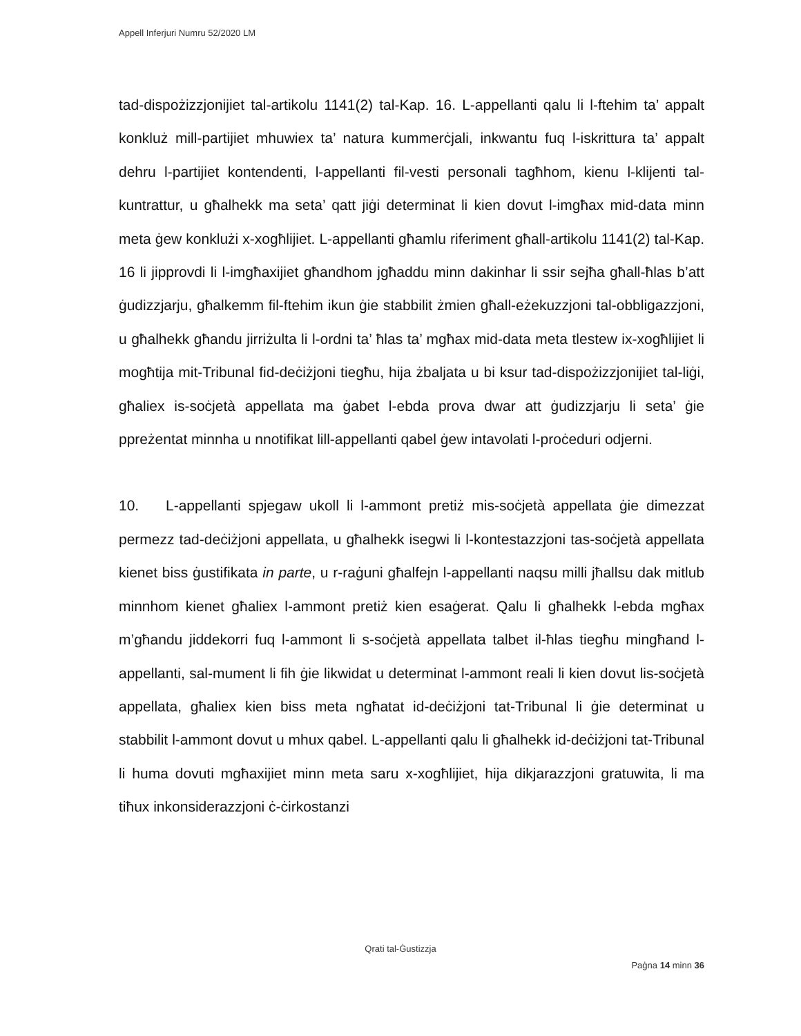Appell Inferjuri Numru 52/2020 LM
tad-dispożizzjonijiet tal-artikolu 1141(2) tal-Kap. 16. L-appellanti qalu li l-ftehim ta’ appalt konkluż mill-partijiet mhuwiex ta’ natura kummerċjali, inkwantu fuq l-iskrittura ta’ appalt dehru l-partijiet kontendenti, l-appellanti fil-vesti personali tagħhom, kienu l-klijenti tal-kuntrattur, u għalhekk ma seta’ qatt jiġi determinat li kien dovut l-imgħax mid-data minn meta ġew konklużi x-xogħlijiet. L-appellanti għamlu riferiment għall-artikolu 1141(2) tal-Kap. 16 li jipprovdi li l-imgħaxijiet għandhom jgħaddu minn dakinhar li ssir sejħa għall-ħlas b’att ġudizzjarju, għalkemm fil-ftehim ikun ġie stabbilit żmien għall-eżekuzzjoni tal-obbligazzjoni, u għalhekk għandu jirriżulta li l-ordni ta’ ħlas ta’ mgħax mid-data meta tlestew ix-xogħlijiet li mogħtija mit-Tribunal fid-deċiżjoni tiegħu, hija żbaljata u bi ksur tad-dispożizzjonijiet tal-liġi, għaliex is-soċjetà appellata ma ġabet l-ebda prova dwar att ġudizzjarju li seta’ ġie ppreżentat minnha u nnotifikat lill-appellanti qabel ġew intavolati l-proċeduri odjerni.
10. L-appellanti spjegaw ukoll li l-ammont pretiż mis-soċjetà appellata ġie dimezzat permezz tad-deċiżjoni appellata, u għalhekk isegwi li l-kontestazzjoni tas-soċjetà appellata kienet biss ġustifikata in parte, u r-raġuni għalfejn l-appellanti naqsu milli jħallsu dak mitlub minnhom kienet għaliex l-ammont pretiż kien esaġerat. Qalu li għalhekk l-ebda mgħax m’għandu jiddekorri fuq l-ammont li s-soċjetà appellata talbet il-ħlas tiegħu mingħand l-appellanti, sal-mument li fih ġie likwidat u determinat l-ammont reali li kien dovut lis-soċjetà appellata, għaliex kien biss meta ngħatat id-deċiżjoni tat-Tribunal li ġie determinat u stabbilit l-ammont dovut u mhux qabel. L-appellanti qalu li għalhekk id-deċiżjoni tat-Tribunal li huma dovuti mgħaxijiet minn meta saru x-xogħlijiet, hija dikjarazzjoni gratuwita, li ma tiħux inkonsiderazzjoni ċ-ċirkostanzi
Qrati tal-Ġustizzja
Paġna 14 minn 36